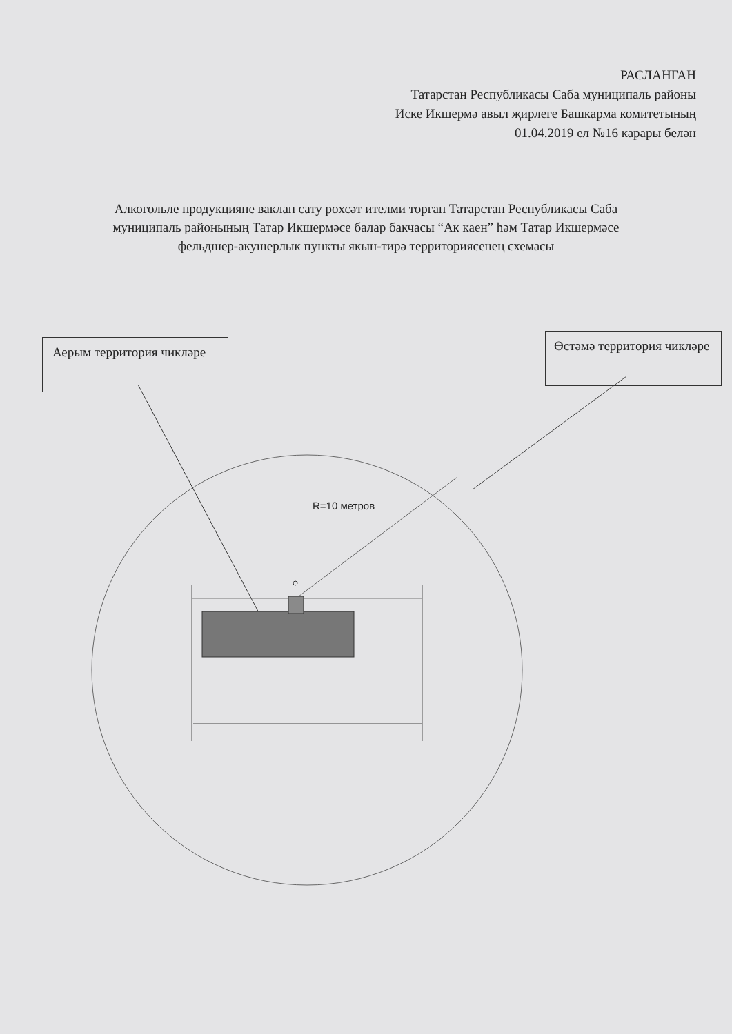РАСЛАНГАН
Татарстан Республикасы Саба муниципаль районы
Иске Икшермә авыл җирлеге Башкарма комитетының
01.04.2019 ел №16 карары белән
Алкогольле продукцияне ваклап сату рөхсәт ителми торган Татарстан Республикасы Саба муниципаль районының Татар Икшермәсе балар бакчасы “Ак каен” һәм Татар Икшермәсе фельдшер-акушерлык пункты якын-тирә территориясенең схемасы
Аерым территория чикләре
Өстәмә территория чикләре
R=10 метров